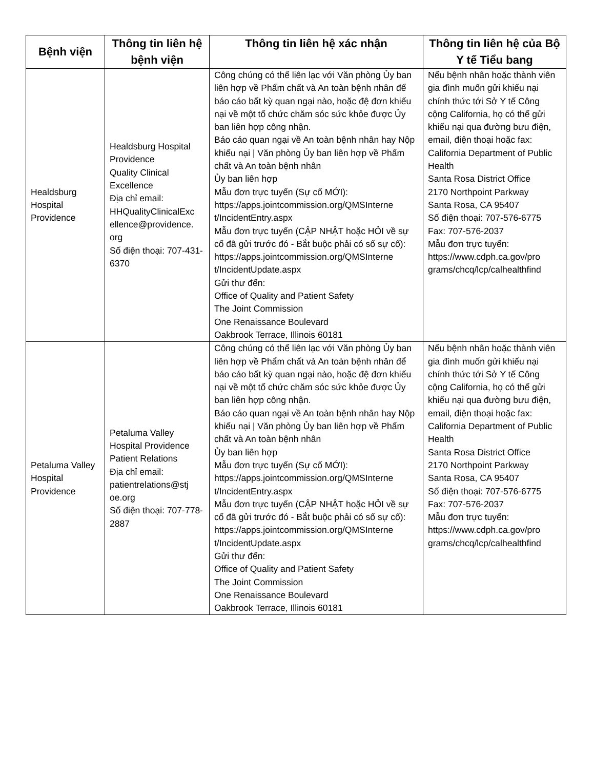| Bệnh viện | Thông tin liên hệ bệnh viện | Thông tin liên hệ xác nhận | Thông tin liên hệ của Bộ Y tế Tiểu bang |
| --- | --- | --- | --- |
| Healdsburg Hospital Providence | Healdsburg Hospital Providence Quality Clinical Excellence Địa chỉ email: HHQualityClinicalExc ellence@providence. org Số điện thoại: 707-431-6370 | Công chúng có thể liên lạc với Văn phòng Ủy ban liên hợp về Phẩm chất và An toàn bệnh nhân để báo cáo bất kỳ quan ngại nào, hoặc đệ đơn khiếu nại về một tổ chức chăm sóc sức khỏe được Ủy ban liên hợp công nhận. Báo cáo quan ngại về An toàn bệnh nhân hay Nộp khiếu nại / Văn phòng Ủy ban liên hợp về Phẩm chất và An toàn bệnh nhân Ủy ban liên hợp Mẫu đơn trực tuyến (Sự cố MỚI): https://apps.jointcommission.org/QMSInterne t/IncidentEntry.aspx Mẫu đơn trực tuyến (CẬP NHẬT hoặc HỎI về sự cố đã gửi trước đó - Bắt buộc phải có số sự cố): https://apps.jointcommission.org/QMSInterne t/IncidentUpdate.aspx Gửi thư đến: Office of Quality and Patient Safety The Joint Commission One Renaissance Boulevard Oakbrook Terrace, Illinois 60181 | Nếu bệnh nhân hoặc thành viên gia đình muốn gửi khiếu nại chính thức tới Sở Y tế Công cộng California, họ có thể gửi khiếu nại qua đường bưu điện, email, điện thoại hoặc fax: California Department of Public Health Santa Rosa District Office 2170 Northpoint Parkway Santa Rosa, CA 95407 Số điện thoại: 707-576-6775 Fax: 707-576-2037 Mẫu đơn trực tuyến: https://www.cdph.ca.gov/pro grams/chcq/lcp/calhealthfind |
| Petaluma Valley Hospital Providence | Petaluma Valley Hospital Providence Patient Relations Địa chỉ email: patientrelations@stj oe.org Số điện thoại: 707-778-2887 | Công chúng có thể liên lạc với Văn phòng Ủy ban liên hợp về Phẩm chất và An toàn bệnh nhân để báo cáo bất kỳ quan ngại nào, hoặc đệ đơn khiếu nại về một tổ chức chăm sóc sức khỏe được Ủy ban liên hợp công nhận. Báo cáo quan ngại về An toàn bệnh nhân hay Nộp khiếu nại / Văn phòng Ủy ban liên hợp về Phẩm chất và An toàn bệnh nhân Ủy ban liên hợp Mẫu đơn trực tuyến (Sự cố MỚI): https://apps.jointcommission.org/QMSInterne t/IncidentEntry.aspx Mẫu đơn trực tuyến (CẬP NHẬT hoặc HỎI về sự cố đã gửi trước đó - Bắt buộc phải có số sự cố): https://apps.jointcommission.org/QMSInterne t/IncidentUpdate.aspx Gửi thư đến: Office of Quality and Patient Safety The Joint Commission One Renaissance Boulevard Oakbrook Terrace, Illinois 60181 | Nếu bệnh nhân hoặc thành viên gia đình muốn gửi khiếu nại chính thức tới Sở Y tế Công cộng California, họ có thể gửi khiếu nại qua đường bưu điện, email, điện thoại hoặc fax: California Department of Public Health Santa Rosa District Office 2170 Northpoint Parkway Santa Rosa, CA 95407 Số điện thoại: 707-576-6775 Fax: 707-576-2037 Mẫu đơn trực tuyến: https://www.cdph.ca.gov/pro grams/chcq/lcp/calhealthfind |